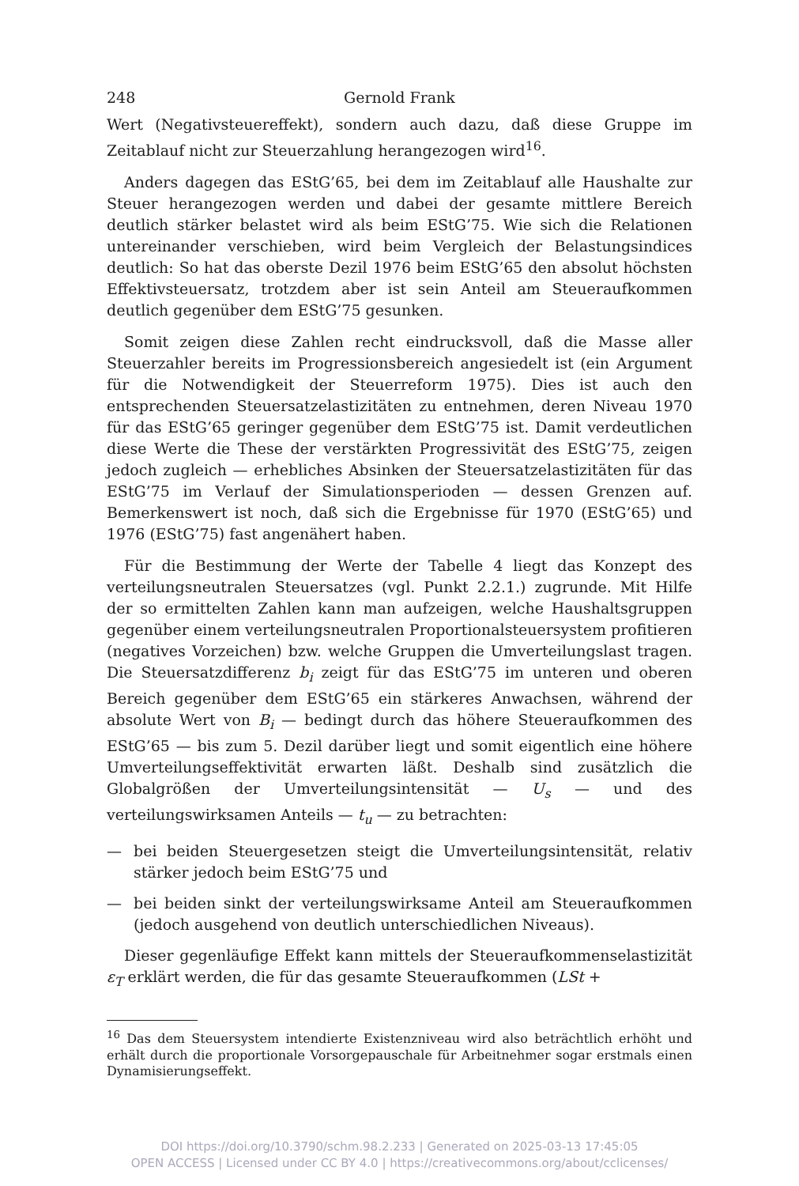248 Gernold Frank
Wert (Negativsteuereffekt), sondern auch dazu, daß diese Gruppe im Zeitablauf nicht zur Steuerzahlung herangezogen wird<sup>16</sup>.
Anders dagegen das EStG’65, bei dem im Zeitablauf alle Haushalte zur Steuer herangezogen werden und dabei der gesamte mittlere Bereich deutlich stärker belastet wird als beim EStG’75. Wie sich die Relationen untereinander verschieben, wird beim Vergleich der Belastungsindices deutlich: So hat das oberste Dezil 1976 beim EStG’65 den absolut höchsten Effektivsteuersatz, trotzdem aber ist sein Anteil am Steueraufkommen deutlich gegenüber dem EStG’75 gesunken.
Somit zeigen diese Zahlen recht eindrucksvoll, daß die Masse aller Steuerzahler bereits im Progressionsbereich angesiedelt ist (ein Argument für die Notwendigkeit der Steuerreform 1975). Dies ist auch den entsprechenden Steuersatzelastizitäten zu entnehmen, deren Niveau 1970 für das EStG’65 geringer gegenüber dem EStG’75 ist. Damit verdeutlichen diese Werte die These der verstärkten Progressivität des EStG’75, zeigen jedoch zugleich — erhebliches Absinken der Steuersatzelastizitäten für das EStG’75 im Verlauf der Simulationsperioden — dessen Grenzen auf. Bemerkenswert ist noch, daß sich die Ergebnisse für 1970 (EStG’65) und 1976 (EStG’75) fast angenähert haben.
Für die Bestimmung der Werte der Tabelle 4 liegt das Konzept des verteilungsneutralen Steuersatzes (vgl. Punkt 2.2.1.) zugrunde. Mit Hilfe der so ermittelten Zahlen kann man aufzeigen, welche Haushaltsgruppen gegenüber einem verteilungsneutralen Proportionalsteuersystem profitieren (negatives Vorzeichen) bzw. welche Gruppen die Umverteilungslast tragen. Die Steuersatzdifferenz b<sub>i</sub> zeigt für das EStG’75 im unteren und oberen Bereich gegenüber dem EStG’65 ein stärkeres Anwachsen, während der absolute Wert von B<sub>i</sub> — bedingt durch das höhere Steueraufkommen des EStG’65 — bis zum 5. Dezil darüber liegt und somit eigentlich eine höhere Umverteilungseffektivität erwarten läßt. Deshalb sind zusätzlich die Globalgrößen der Umverteilungsintensität — U<sub>s</sub> — und des verteilungswirksamen Anteils — t<sub>u</sub> — zu betrachten:
— bei beiden Steuergesetzen steigt die Umverteilungsintensität, relativ stärker jedoch beim EStG’75 und
— bei beiden sinkt der verteilungswirksame Anteil am Steueraufkommen (jedoch ausgehend von deutlich unterschiedlichen Niveaus).
Dieser gegenläufige Effekt kann mittels der Steueraufkommenselastizität ε<sub>T</sub> erklärt werden, die für das gesamte Steueraufkommen (LSt +
<sup>16</sup> Das dem Steuersystem intendierte Existenzniveau wird also beträchtlich erhöht und erhält durch die proportionale Vorsorgepauschale für Arbeitnehmer sogar erstmals einen Dynamisierungseffekt.
DOI https://doi.org/10.3790/schm.98.2.233 | Generated on 2025-03-13 17:45:05
OPEN ACCESS | Licensed under CC BY 4.0 | https://creativecommons.org/about/cclicenses/